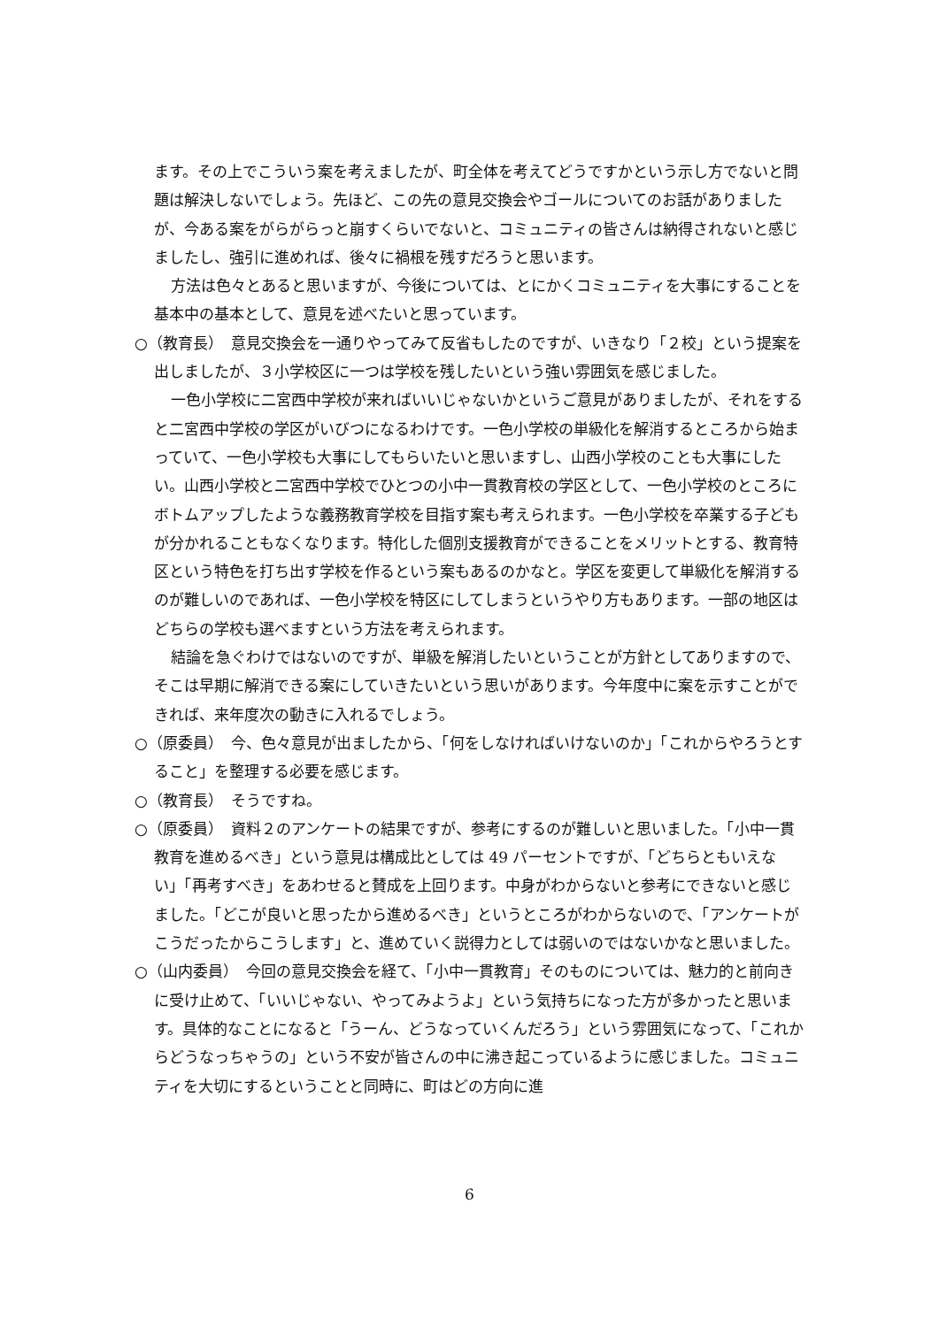ます。その上でこういう案を考えましたが、町全体を考えてどうですかという示し方でないと問題は解決しないでしょう。先ほど、この先の意見交換会やゴールについてのお話がありましたが、今ある案をがらがらっと崩すくらいでないと、コミュニティの皆さんは納得されないと感じましたし、強引に進めれば、後々に禍根を残すだろうと思います。
方法は色々とあると思いますが、今後については、とにかくコミュニティを大事にすることを基本中の基本として、意見を述べたいと思っています。
○（教育長）　意見交換会を一通りやってみて反省もしたのですが、いきなり「２校」という提案を出しましたが、３小学校区に一つは学校を残したいという強い雰囲気を感じました。
一色小学校に二宮西中学校が来ればいいじゃないかというご意見がありましたが、それをすると二宮西中学校の学区がいびつになるわけです。一色小学校の単級化を解消するところから始まっていて、一色小学校も大事にしてもらいたいと思いますし、山西小学校のことも大事にしたい。山西小学校と二宮西中学校でひとつの小中一貫教育校の学区として、一色小学校のところにボトムアップしたような義務教育学校を目指す案も考えられます。一色小学校を卒業する子どもが分かれることもなくなります。特化した個別支援教育ができることをメリットとする、教育特区という特色を打ち出す学校を作るという案もあるのかなと。学区を変更して単級化を解消するのが難しいのであれば、一色小学校を特区にしてしまうというやり方もあります。一部の地区はどちらの学校も選べますという方法を考えられます。
結論を急ぐわけではないのですが、単級を解消したいということが方針としてありますので、そこは早期に解消できる案にしていきたいという思いがあります。今年度中に案を示すことができれば、来年度次の動きに入れるでしょう。
○（原委員）　今、色々意見が出ましたから、「何をしなければいけないのか」「これからやろうとすること」を整理する必要を感じます。
○（教育長）　そうですね。
○（原委員）　資料２のアンケートの結果ですが、参考にするのが難しいと思いました。「小中一貫教育を進めるべき」という意見は構成比としては 49 パーセントですが、「どちらともいえない」「再考すべき」をあわせると賛成を上回ります。中身がわからないと参考にできないと感じました。「どこが良いと思ったから進めるべき」というところがわからないので、「アンケートがこうだったからこうします」と、進めていく説得力としては弱いのではないかなと思いました。
○（山内委員）　今回の意見交換会を経て、「小中一貫教育」そのものについては、魅力的と前向きに受け止めて、「いいじゃない、やってみようよ」という気持ちになった方が多かったと思います。具体的なことになると「うーん、どうなっていくんだろう」という雰囲気になって、「これからどうなっちゃうの」という不安が皆さんの中に沸き起こっているように感じました。コミュニティを大切にするということと同時に、町はどの方向に進
6